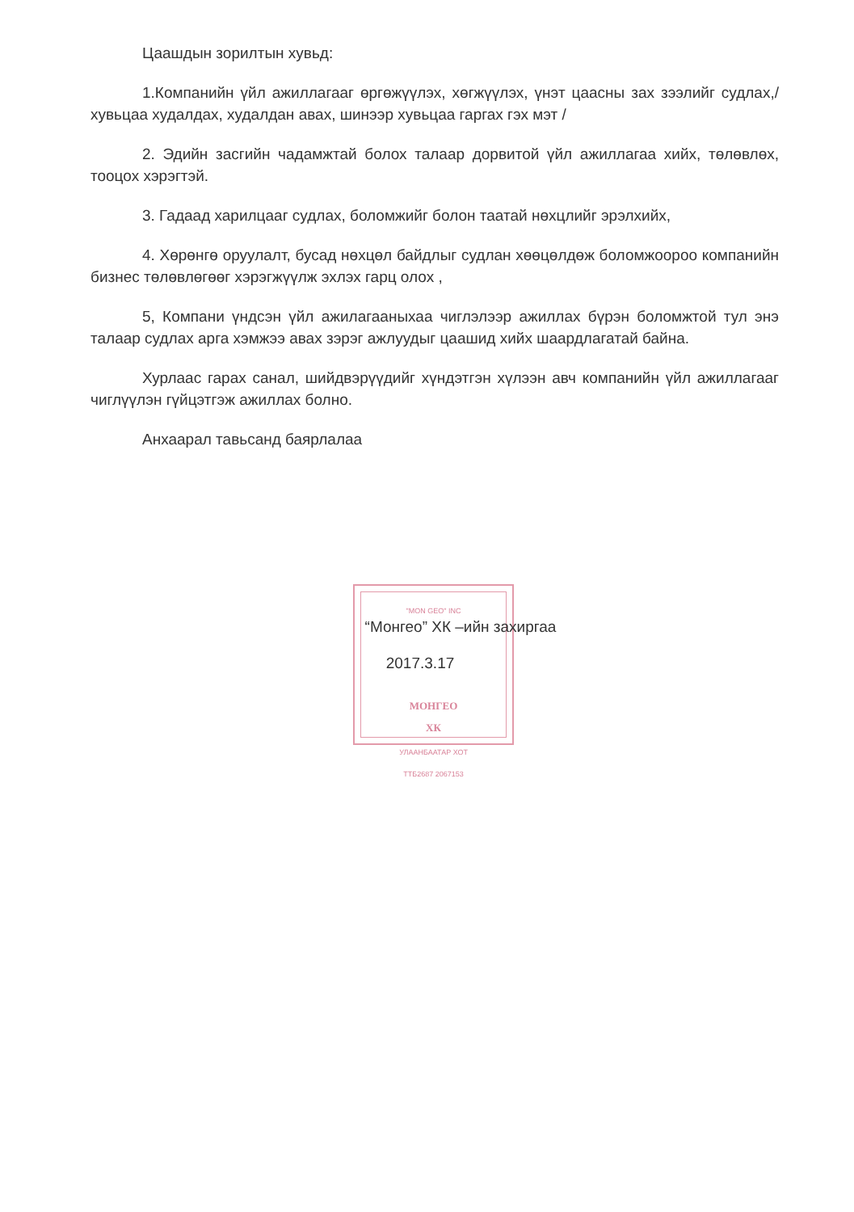"MON GEO" INC
МОНГЕО
ХК
УЛААНБААТАР ХОТ
ТТБ2687 2067153
Цаашдын зорилтын хувьд:
1.Компанийн үйл ажиллагааг өргөжүүлэх, хөгжүүлэх, үнэт цаасны зах зээлийг судлах,/ хувьцаа худалдах, худалдан авах, шинээр хувьцаа гаргах гэх мэт /
2. Эдийн засгийн чадамжтай болох талаар дорвитой үйл ажиллагаа хийх, төлөвлөх, тооцох хэрэгтэй.
3. Гадаад харилцааг судлах, боломжийг болон таатай нөхцлийг эрэлхийх,
4. Хөрөнгө оруулалт, бусад нөхцөл байдлыг судлан хөөцөлдөж боломжоороо компанийн бизнес төлөвлөгөөг хэрэгжүүлж эхлэх гарц олох ,
5, Компани үндсэн үйл ажилагааныхаа чиглэлээр ажиллах бүрэн боломжтой тул энэ талаар судлах арга хэмжээ авах зэрэг ажлуудыг цаашид хийх шаардлагатай байна.
Хурлаас гарах санал, шийдвэрүүдийг хүндэтгэн хүлээн авч компанийн үйл ажиллагааг чиглүүлэн гүйцэтгэж ажиллах болно.
Анхаарал тавьсанд баярлалаа
“Монгео” ХК –ийн захиргаа
2017.3.17